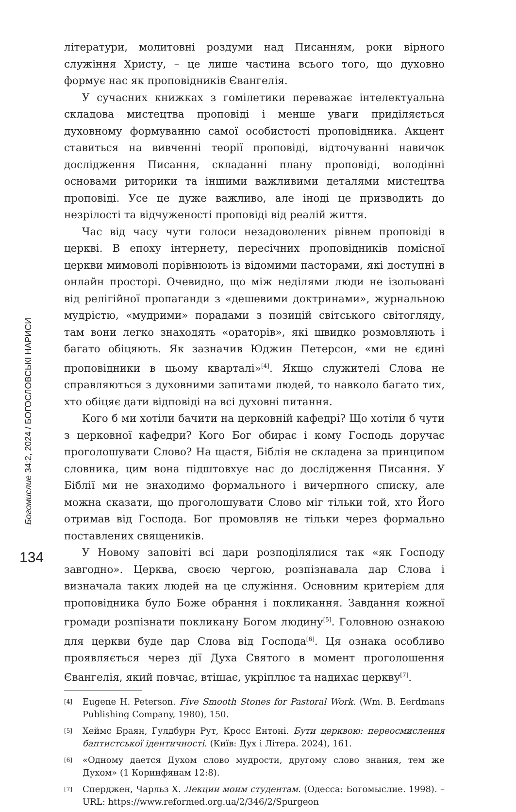Богомислие 34:2, 2024 / БОГОСЛОВСЬКІ НАРИСИ
134
літератури, молитовні роздуми над Писанням, роки вірного служіння Христу, – це лише частина всього того, що духовно формує нас як проповідників Євангелія.
У сучасних книжках з гомілетики переважає інтелектуальна складова мистецтва проповіді і менше уваги приділяється духовному формуванню самої особистості проповідника. Акцент ставиться на вивченні теорії проповіді, відточуванні навичок дослідження Писання, складанні плану проповіді, володінні основами риторики та іншими важливими деталями мистецтва проповіді. Усе це дуже важливо, але іноді це призводить до незрілості та відчуженості проповіді від реалій життя.
Час від часу чути голоси незадоволених рівнем проповіді в церкві. В епоху інтернету, пересічних проповідників помісної церкви мимоволі порівнюють із відомими пасторами, які доступні в онлайн просторі. Очевидно, що між неділями люди не ізольовані від релігійної пропаганди з «дешевими доктринами», журнальною мудрістю, «мудрими» порадами з позицій світського світогляду, там вони легко знаходять «ораторів», які швидко розмовляють і багато обіцяють. Як зазначив Юджин Петерсон, «ми не єдині проповідники в цьому кварталі»<sup>[4]</sup>. Якщо служителі Слова не справляються з духовними запитами людей, то навколо багато тих, хто обіцяє дати відповіді на всі духовні питання.
Кого б ми хотіли бачити на церковній кафедрі? Що хотіли б чути з церковної кафедри? Кого Бог обирає і кому Господь доручає проголошувати Слово? На щастя, Біблія не складена за принципом словника, цим вона підштовхує нас до дослідження Писання. У Біблії ми не знаходимо формального і вичерпного списку, але можна сказати, що проголошувати Слово міг тільки той, хто Його отримав від Господа. Бог промовляв не тільки через формально поставлених священиків.
У Новому заповіті всі дари розподілялися так «як Господу завгодно». Церква, своєю чергою, розпізнавала дар Слова і визначала таких людей на це служіння. Основним критерієм для проповідника було Боже обрання і покликання. Завдання кожної громади розпізнати покликану Богом людину<sup>[5]</sup>. Головною ознакою для церкви буде дар Слова від Господа<sup>[6]</sup>. Ця ознака особливо проявляється через дії Духа Святого в момент проголошення Євангелія, який повчає, втішає, укріплює та надихає церкву<sup>[7]</sup>.
[4] Eugene H. Peterson. Five Smooth Stones for Pastoral Work. (Wm. B. Eerdmans Publishing Company, 1980), 150.
[5] Хеймс Браян, Гулдбурн Рут, Кросс Ентоні. Бути церквою: переосмислення баптистської ідентичності. (Київ: Дух і Літера. 2024), 161.
[6] «Одному дается Духом слово мудрости, другому слово знания, тем же Духом» (1 Коринфянам 12:8).
[7] Сперджен, Чарльз Х. Лекции моим студентам. (Одесса: Богомыслие. 1998). – URL: https://www.reformed.org.ua/2/346/2/Spurgeon